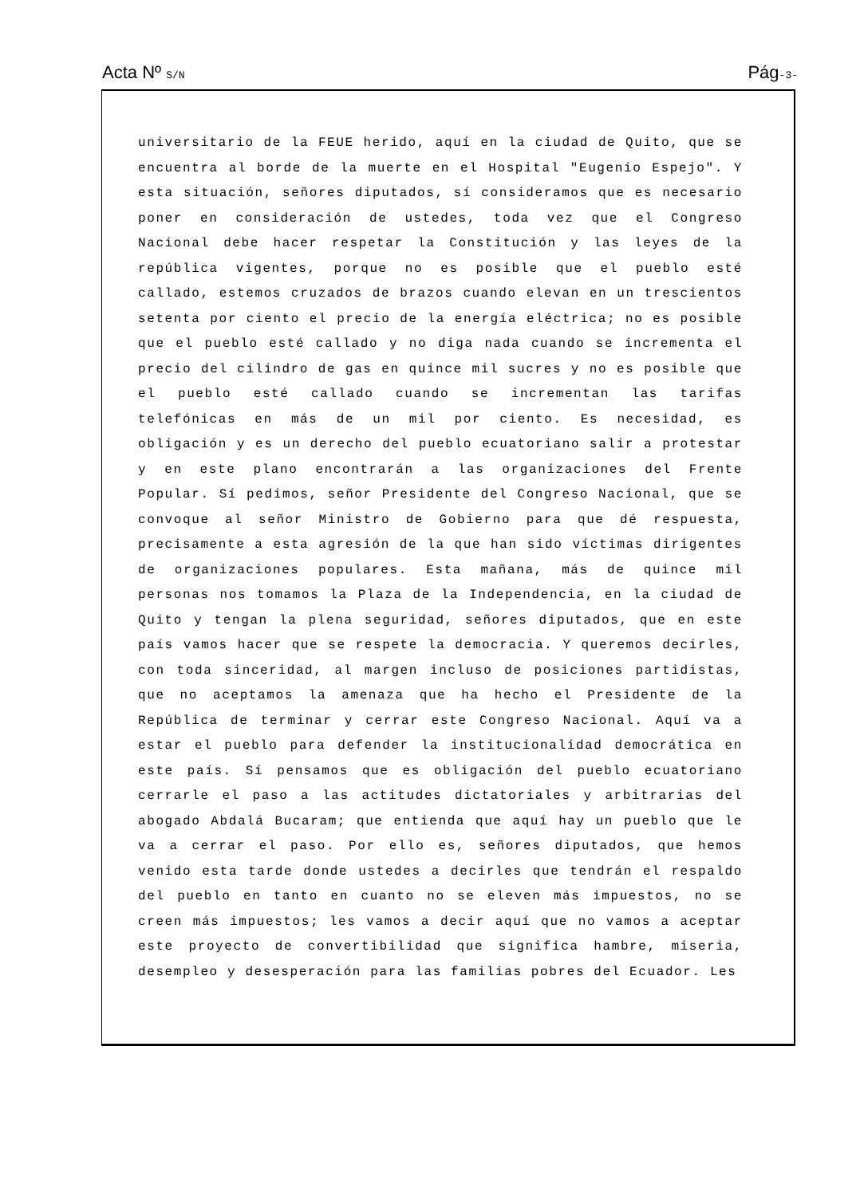Acta Nº S/N Pág-3-
universitario de la FEUE herido, aquí en la ciudad de Quito, que se encuentra al borde de la muerte en el Hospital "Eugenio Espejo". Y esta situación, señores diputados, sí consideramos que es necesario poner en consideración de ustedes, toda vez que el Congreso Nacional debe hacer respetar la Constitución y las leyes de la república vigentes, porque no es posible que el pueblo esté callado, estemos cruzados de brazos cuando elevan en un trescientos setenta por ciento el precio de la energía eléctrica; no es posible que el pueblo esté callado y no diga nada cuando se incrementa el precio del cilindro de gas en quince mil sucres y no es posible que el pueblo esté callado cuando se incrementan las tarifas telefónicas en más de un mil por ciento. Es necesidad, es obligación y es un derecho del pueblo ecuatoriano salir a protestar y en este plano encontrarán a las organizaciones del Frente Popular. Sí pedimos, señor Presidente del Congreso Nacional, que se convoque al señor Ministro de Gobierno para que dé respuesta, precisamente a esta agresión de la que han sido víctimas dirigentes de organizaciones populares. Esta mañana, más de quince mil personas nos tomamos la Plaza de la Independencia, en la ciudad de Quito y tengan la plena seguridad, señores diputados, que en este país vamos hacer que se respete la democracia. Y queremos decirles, con toda sinceridad, al margen incluso de posiciones partidistas, que no aceptamos la amenaza que ha hecho el Presidente de la República de terminar y cerrar este Congreso Nacional. Aquí va a estar el pueblo para defender la institucionalidad democrática en este país. Sí pensamos que es obligación del pueblo ecuatoriano cerrarle el paso a las actitudes dictatoriales y arbitrarias del abogado Abdalá Bucaram; que entienda que aquí hay un pueblo que le va a cerrar el paso. Por ello es, señores diputados, que hemos venido esta tarde donde ustedes a decirles que tendrán el respaldo del pueblo en tanto en cuanto no se eleven más impuestos, no se creen más impuestos; les vamos a decir aquí que no vamos a aceptar este proyecto de convertibilidad que significa hambre, miseria, desempleo y desesperación para las familias pobres del Ecuador. Les